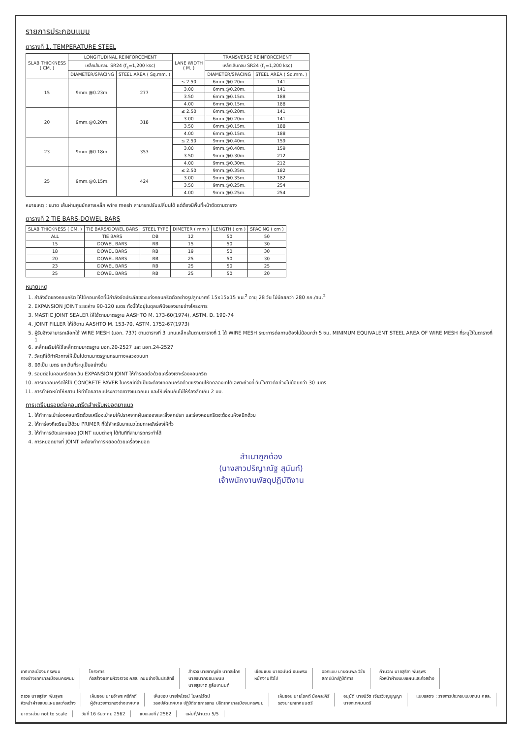รายการประกอบแบบ
ตารางที่ 1. TEMPERATURE STEEL
| SLAB THICKNESS ( CM. ) | LONGITUDINAL REINFORCEMENT | | LANE WIDTH ( M. ) | TRANSVERSE REINFORCEMENT | |
| --- | --- | --- | --- | --- | --- |
| | เหล็กเส้นกลม SR24 (f<sub>s</sub>=1,200 ksc) | | | เหล็กเส้นกลม SR24 (f<sub>s</sub>=1,200 ksc) | |
| | DIAMETER/SPACING | STEEL AREA ( Sq.mm. ) | | DIAMETER/SPACING | STEEL AREA ( Sq.mm. ) |
| 15 | 9mm.@0.23m. | 277 | ≤ 2.50 | 6mm.@0.20m. | 141 |
| | | | 3.00 | 6mm.@0.20m. | 141 |
| | | | 3.50 | 6mm.@0.15m. | 188 |
| | | | 4.00 | 6mm.@0.15m. | 188 |
| 20 | 9mm.@0.20m. | 318 | ≤ 2.50 | 6mm.@0.20m. | 141 |
| | | | 3.00 | 6mm.@0.20m. | 141 |
| | | | 3.50 | 6mm.@0.15m. | 188 |
| | | | 4.00 | 6mm.@0.15m. | 188 |
| 23 | 9mm.@0.18m. | 353 | ≤ 2.50 | 9mm.@0.40m. | 159 |
| | | | 3.00 | 9mm.@0.40m. | 159 |
| | | | 3.50 | 9mm.@0.30m. | 212 |
| | | | 4.00 | 9mm.@0.30m. | 212 |
| 25 | 9mm.@0.15m. | 424 | ≤ 2.50 | 9mm.@0.35m. | 182 |
| | | | 3.00 | 9mm.@0.35m. | 182 |
| | | | 3.50 | 9mm.@0.25m. | 254 |
| | | | 4.00 | 9mm.@0.25m. | 254 |
หมายเหตุ : ขนาด เส้นผ่านศูนย์กลางเหล็ก wire mesh สามารถปรับเปลี่ยนได้ แต่ต้องมีพื้นที่หน้าตัดตามตาราง
ตารางที่ 2 TIE BARS-DOWEL BARS
| SLAB THICKNESS ( CM. ) | TIE BARS/DOWEL BARS | STEEL TYPE | DIMETER ( mm ) | LENGTH ( cm ) | SPACING ( cm ) |
| --- | --- | --- | --- | --- | --- |
| ALL | TIE BARS | DB | 12 | 50 | 50 |
| 15 | DOWEL BARS | RB | 15 | 50 | 30 |
| 18 | DOWEL BARS | RB | 19 | 50 | 30 |
| 20 | DOWEL BARS | RB | 25 | 50 | 30 |
| 23 | DOWEL BARS | RB | 25 | 50 | 25 |
| 25 | DOWEL BARS | RB | 25 | 50 | 20 |
หมายเหตุ
1. กำลังอัดของคอนกรีต ให้ใช้คอนกรีตที่มีกำลังอัดประลัยของแท่งคอนกรีตตัวอย่างรูปลูกบาศก์ 15x15x15 ซม.<sup>2</sup> อายุ 28 วัน ไม่น้อยกว่า 280 กก./ซม.<sup>2</sup>
2. EXPANSION JOINT ระยะห่าง 90-120 เมตร ทั้งนี้ให้อยู่ในดุลยพินิจของนายช่างโครงการ
3. MASTIC JOINT SEALER ให้ใช้ตามมาตรฐาน AASHTO M. 173-60(1974), ASTM. D. 190-74
4. JOINT FILLER ให้ใช้ตาม AASHTO M. 153-70, ASTM. 1752-67(1973)
5. ผู้รับจ้างสามารถเลือกใช้ WIRE MESH (มอก. 737) ตามตารางที่ 3 แทนเหล็กเส้นตามตารางที่ 1 ได้ WIRE MESH ระยะการต่อทาบต้องไม่น้อยกว่า 5 ซม. MINIMUM EQUIVALENT STEEL AREA OF WIRE MESH ที่ระบุไว้ในตารางที่ 1
6. เหล็กเสริมให้ใช้เหล็กตามมาตรฐาน มอก.20-2527 และ มอก.24-2527
7. วัสดุที่ใช้ทำผิวทางให้เป็นไปตามมาตรฐานกรมทางหลวงชนบท
8. มิติเป็น เมตร ยกเว้นที่ระบุเป็นอย่างอื่น
9. รอยต่อในคอนกรีตยกเว้น EXPANSION JOINT ให้ทำรอยต่อด้วยเครื่องเซาะร่องคอนกรีต
10. การเทคอนกรีตให้ใช้ CONCRETE PAVER ในกรณีที่จำเป็นจะต้องเทคอนกรีตด้วยแรงคนให้ทดลองเทได้เฉพาะช่วงที่เว้นไว้ยาวต่อช่วงไม่น้อยกว่า 30 เมตร
11. การทำผิวหน้าให้หยาบ ให้ทำโดยลากแปรงกวาดขวางแนวถนน และให้เพื่อนกันไม่ให้ร่องลึกเกิน 2 มม.
การเตรียมรอยต่อคอนกรีตสำหรับหยอดยาแนว
1. ให้ทำการเป่าร่องคอนกรีตด้วยเครื่องเป่าลมให้ปราศจากฝุ่นละอองและสิ่งสกปรก และร่องคอนกรีตจะต้องแห้งสนิทด้วย
2. ให้ทาร่องที่เตรียมไว้ด้วย PRIMER ที่ใช้สำหรับยาแนวโดยทาผนังร่องให้ทั่ว
3. ให้ทำการตัดและหยอด JOINT แบบต่างๆ ได้ทันทีที่สามารถกระทำได้
4. การหยอดยางที่ JOINT จะต้องทำการหยอดด้วยเครื่องหยอด
สำเนาถูกต้อง
(นางสาวปริญาณัฐ สุนันท์)
เจ้าพนักงานพัสดุปฏิบัติงาน
เทศบาลเมืองนครพนม
กองช่างเทศบาลเมืองนครพนม
โครงการ
ก่อสร้างขยายผิวจราจร คสล. ถนนช่างปิ่นประสิทธิ์
สำรวจ นายชาญชัย นาทสะโภก
นายธนากร ธนะพนม
นายสุรชาต ภูลัมบานนท์
เขียนแบบ นายอนันต์ ธนะพรม
หนักงานทั่วไป
ออกแบบ นายดนพล วิชัย
สถาปนิกปฏิบัติการ
คำนวณ นายสุริยา พันธุพร
หัวหน้าฝ่ายแบบแผนและก่อสร้าง
ตรวจ นายสุริยา พันธุพร
หัวหน้าฝ่ายแบบแผนและก่อสร้าง
เห็นชอบ นายอำพร ศรีภักดี
ผู้อำนวยการกองช่างเทศบาล
เห็นชอบ นายไพโรจน์ โฆษณ์รัตน์
รองปลัดเทศบาล ปฏิบัติราชการแทน ปลัดเทศบาลเมืองนครพนม
เห็นชอบ นายโชคดี มังคละคีรี
รองนายกเทศมนตรี
อนุมัติ นายนิวัต เจียรวิชญบุญญา
นายกเทศมนตรี
แบบแสดง : รายการประกอบแบบถนน คสล.
มาตราส่วน not to scale
วันที่ 16 ธันวาคม 2562
แบบเลขที่ / 2562
แผ่นที่/จำนวน 5/5